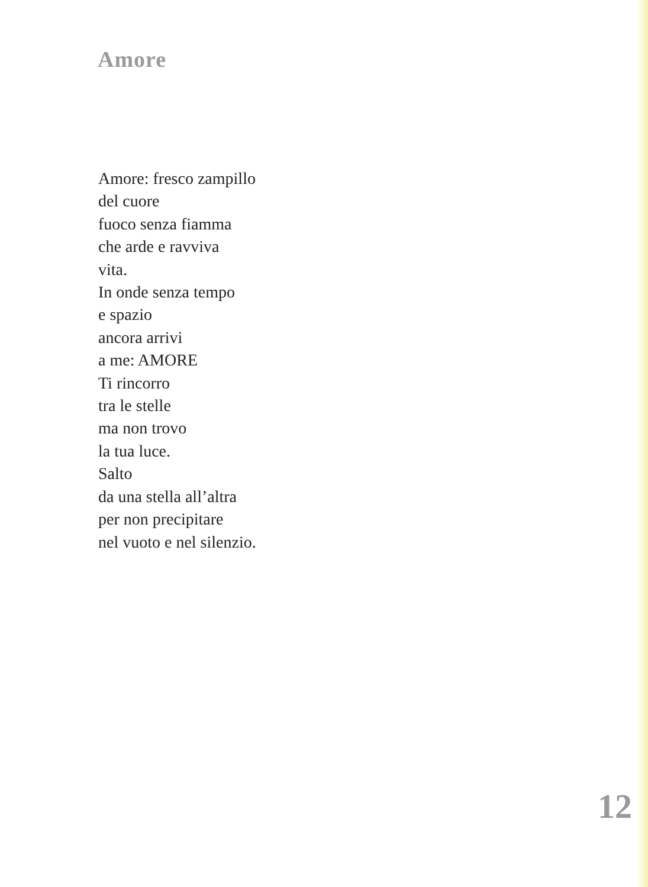Amore
Amore: fresco zampillo
del cuore
fuoco senza fiamma
che arde e ravviva
vita.
In onde senza tempo
e spazio
ancora arrivi
a me: AMORE
Ti rincorro
tra le stelle
ma non trovo
la tua luce.
Salto
da una stella all’altra
per non precipitare
nel vuoto e nel silenzio.
12